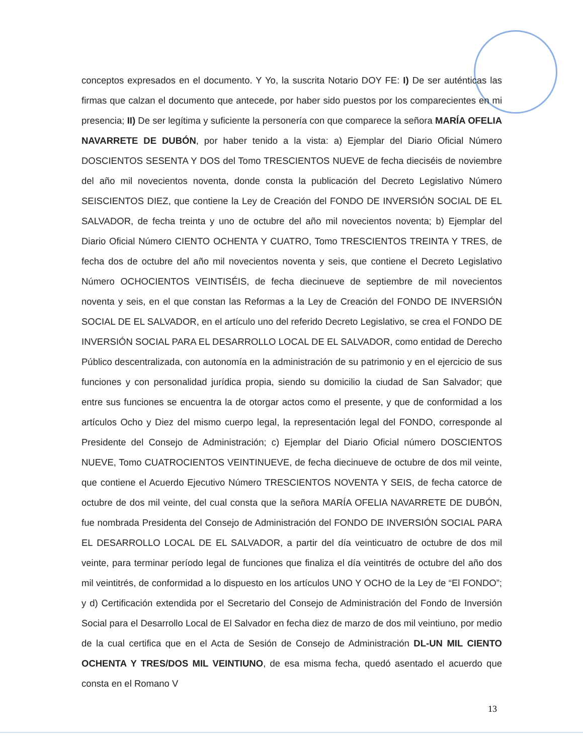conceptos expresados en el documento. Y Yo, la suscrita Notario DOY FE: I) De ser auténticas las firmas que calzan el documento que antecede, por haber sido puestos por los comparecientes en mi presencia; II) De ser legítima y suficiente la personería con que comparece la señora MARÍA OFELIA NAVARRETE DE DUBÓN, por haber tenido a la vista: a) Ejemplar del Diario Oficial Número DOSCIENTOS SESENTA Y DOS del Tomo TRESCIENTOS NUEVE de fecha dieciséis de noviembre del año mil novecientos noventa, donde consta la publicación del Decreto Legislativo Número SEISCIENTOS DIEZ, que contiene la Ley de Creación del FONDO DE INVERSIÓN SOCIAL DE EL SALVADOR, de fecha treinta y uno de octubre del año mil novecientos noventa; b) Ejemplar del Diario Oficial Número CIENTO OCHENTA Y CUATRO, Tomo TRESCIENTOS TREINTA Y TRES, de fecha dos de octubre del año mil novecientos noventa y seis, que contiene el Decreto Legislativo Número OCHOCIENTOS VEINTISÉIS, de fecha diecinueve de septiembre de mil novecientos noventa y seis, en el que constan las Reformas a la Ley de Creación del FONDO DE INVERSIÓN SOCIAL DE EL SALVADOR, en el artículo uno del referido Decreto Legislativo, se crea el FONDO DE INVERSIÓN SOCIAL PARA EL DESARROLLO LOCAL DE EL SALVADOR, como entidad de Derecho Público descentralizada, con autonomía en la administración de su patrimonio y en el ejercicio de sus funciones y con personalidad jurídica propia, siendo su domicilio la ciudad de San Salvador; que entre sus funciones se encuentra la de otorgar actos como el presente, y que de conformidad a los artículos Ocho y Diez del mismo cuerpo legal, la representación legal del FONDO, corresponde al Presidente del Consejo de Administración; c) Ejemplar del Diario Oficial número DOSCIENTOS NUEVE, Tomo CUATROCIENTOS VEINTINUEVE, de fecha diecinueve de octubre de dos mil veinte, que contiene el Acuerdo Ejecutivo Número TRESCIENTOS NOVENTA Y SEIS, de fecha catorce de octubre de dos mil veinte, del cual consta que la señora MARÍA OFELIA NAVARRETE DE DUBÓN, fue nombrada Presidenta del Consejo de Administración del FONDO DE INVERSIÓN SOCIAL PARA EL DESARROLLO LOCAL DE EL SALVADOR, a partir del día veinticuatro de octubre de dos mil veinte, para terminar período legal de funciones que finaliza el día veintitrés de octubre del año dos mil veintitrés, de conformidad a lo dispuesto en los artículos UNO Y OCHO de la Ley de “El FONDO”; y d) Certificación extendida por el Secretario del Consejo de Administración del Fondo de Inversión Social para el Desarrollo Local de El Salvador en fecha diez de marzo de dos mil veintiuno, por medio de la cual certifica que en el Acta de Sesión de Consejo de Administración DL-UN MIL CIENTO OCHENTA Y TRES/DOS MIL VEINTIUNO, de esa misma fecha, quedó asentado el acuerdo que consta en el Romano V
13